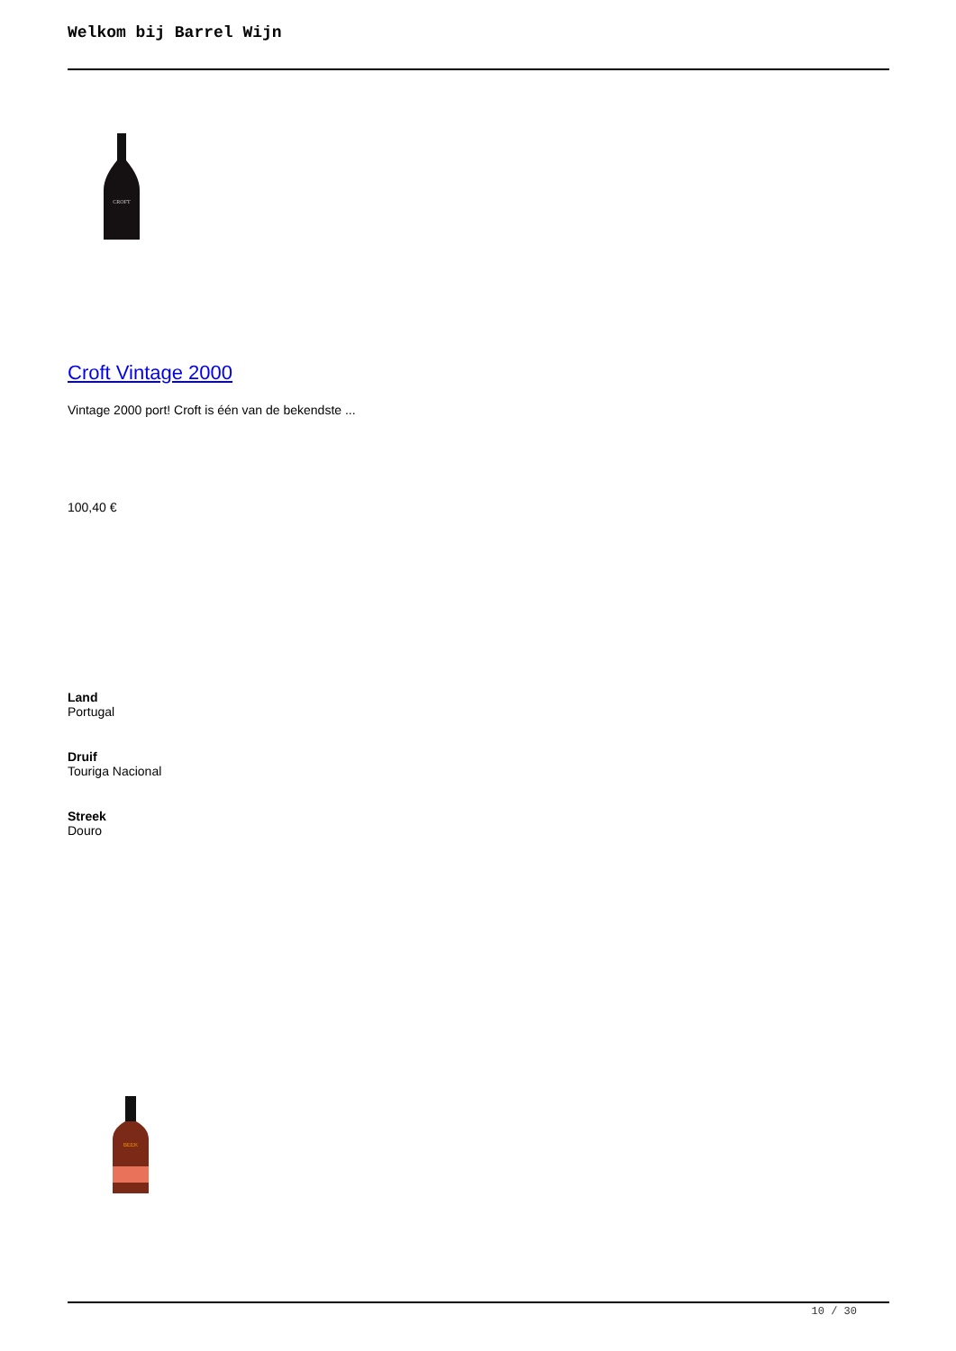Welkom bij Barrel Wijn
CROFT
Croft Vintage 2000
Vintage 2000 port! Croft is één van de bekendste ...
100,40 €
Land
Portugal
Druif
Touriga Nacional
Streek
Douro
BEEK
10 / 30